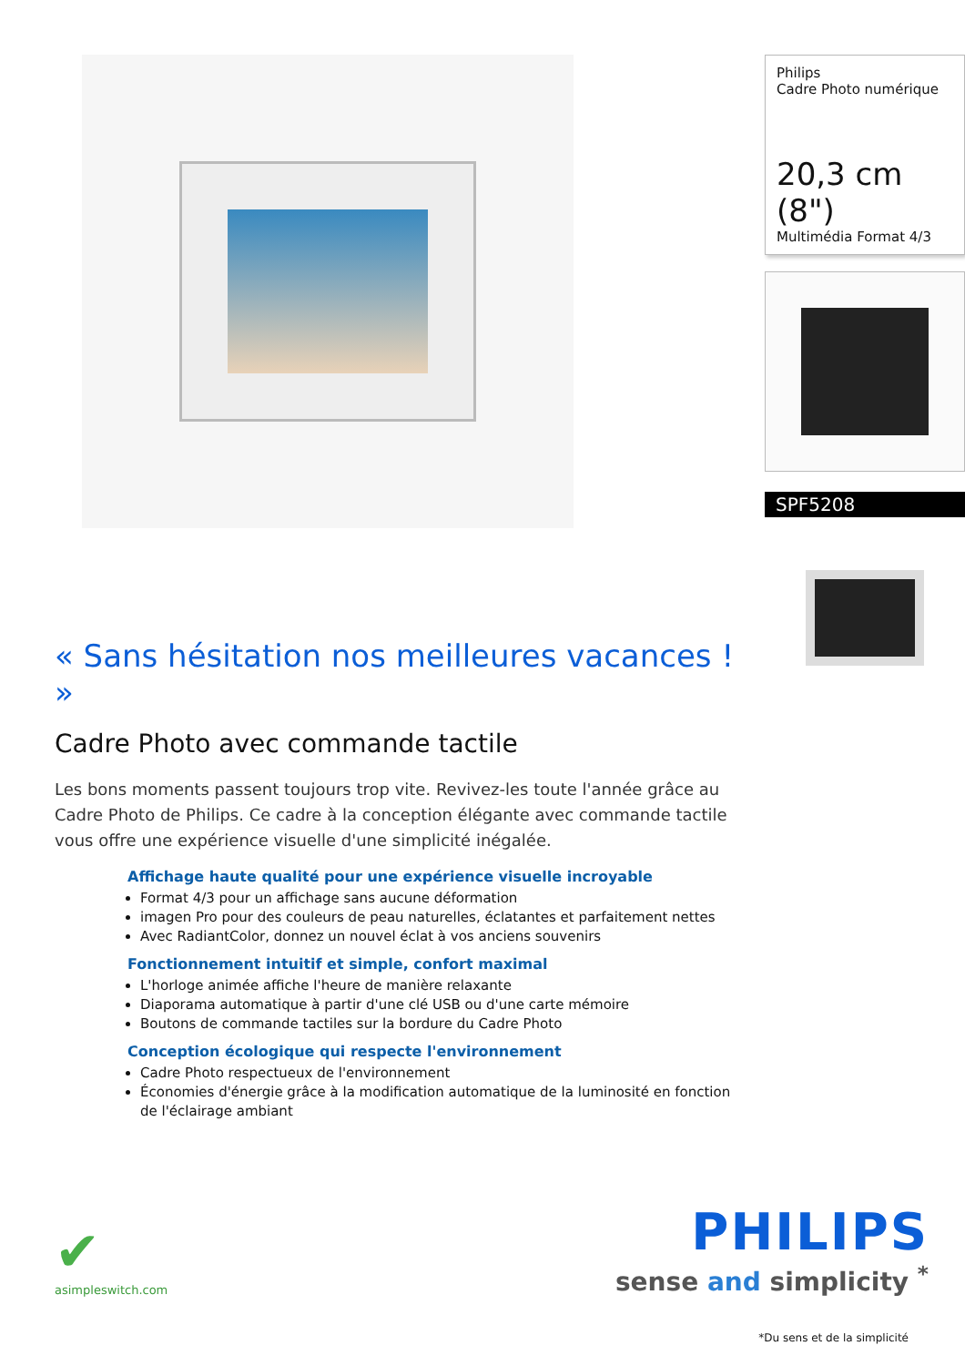« Sans hésitation nos meilleures vacances ! »
Cadre Photo avec commande tactile
Les bons moments passent toujours trop vite. Revivez-les toute l'année grâce au Cadre Photo de Philips. Ce cadre à la conception élégante avec commande tactile vous offre une expérience visuelle d'une simplicité inégalée.
Affichage haute qualité pour une expérience visuelle incroyable
Format 4/3 pour un affichage sans aucune déformation
imagen Pro pour des couleurs de peau naturelles, éclatantes et parfaitement nettes
Avec RadiantColor, donnez un nouvel éclat à vos anciens souvenirs
Fonctionnement intuitif et simple, confort maximal
L'horloge animée affiche l'heure de manière relaxante
Diaporama automatique à partir d'une clé USB ou d'une carte mémoire
Boutons de commande tactiles sur la bordure du Cadre Photo
Conception écologique qui respecte l'environnement
Cadre Photo respectueux de l'environnement
Économies d'énergie grâce à la modification automatique de la luminosité en fonction de l'éclairage ambiant
Philips
Cadre Photo numérique
20,3 cm (8")
Multimédia Format 4/3
SPF5208
✔
asimpleswitch.com
PHILIPS
sense and simplicity <sup>*</sup>
*Du sens et de la simplicité